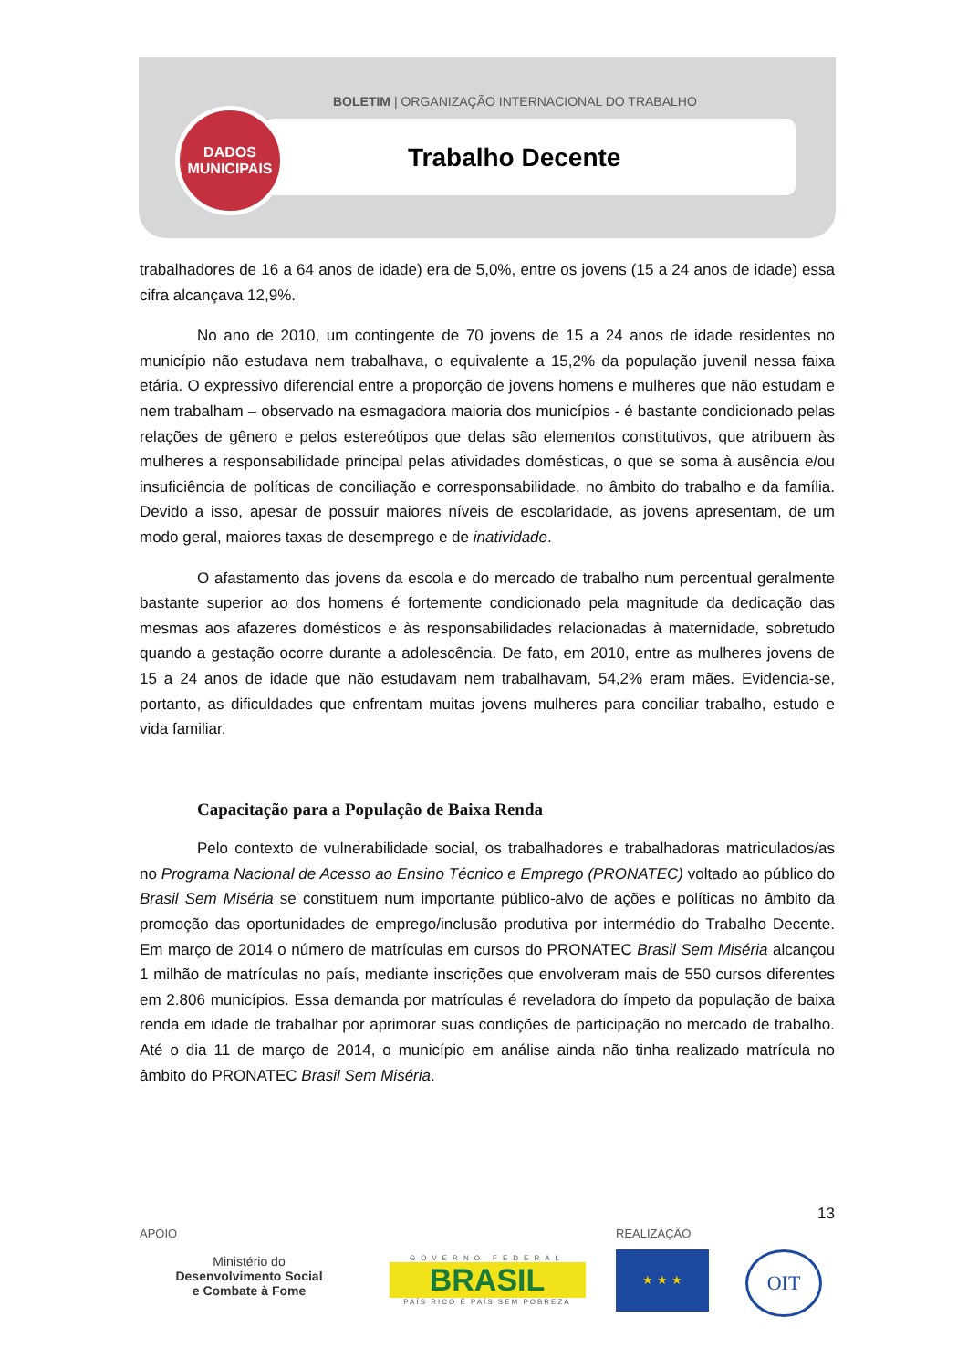BOLETIM | ORGANIZAÇÃO INTERNACIONAL DO TRABALHO
DADOS
MUNICIPAIS
Trabalho Decente
trabalhadores de 16 a 64 anos de idade) era de 5,0%, entre os jovens (15 a 24 anos de idade) essa cifra alcançava 12,9%.
No ano de 2010, um contingente de 70 jovens de 15 a 24 anos de idade residentes no município não estudava nem trabalhava, o equivalente a 15,2% da população juvenil nessa faixa etária. O expressivo diferencial entre a proporção de jovens homens e mulheres que não estudam e nem trabalham – observado na esmagadora maioria dos municípios - é bastante condicionado pelas relações de gênero e pelos estereótipos que delas são elementos constitutivos, que atribuem às mulheres a responsabilidade principal pelas atividades domésticas, o que se soma à ausência e/ou insuficiência de políticas de conciliação e corresponsabilidade, no âmbito do trabalho e da família. Devido a isso, apesar de possuir maiores níveis de escolaridade, as jovens apresentam, de um modo geral, maiores taxas de desemprego e de inatividade.
O afastamento das jovens da escola e do mercado de trabalho num percentual geralmente bastante superior ao dos homens é fortemente condicionado pela magnitude da dedicação das mesmas aos afazeres domésticos e às responsabilidades relacionadas à maternidade, sobretudo quando a gestação ocorre durante a adolescência. De fato, em 2010, entre as mulheres jovens de 15 a 24 anos de idade que não estudavam nem trabalhavam, 54,2% eram mães. Evidencia-se, portanto, as dificuldades que enfrentam muitas jovens mulheres para conciliar trabalho, estudo e vida familiar.
Capacitação para a População de Baixa Renda
Pelo contexto de vulnerabilidade social, os trabalhadores e trabalhadoras matriculados/as no Programa Nacional de Acesso ao Ensino Técnico e Emprego (PRONATEC) voltado ao público do Brasil Sem Miséria se constituem num importante público-alvo de ações e políticas no âmbito da promoção das oportunidades de emprego/inclusão produtiva por intermédio do Trabalho Decente. Em março de 2014 o número de matrículas em cursos do PRONATEC Brasil Sem Miséria alcançou 1 milhão de matrículas no país, mediante inscrições que envolveram mais de 550 cursos diferentes em 2.806 municípios. Essa demanda por matrículas é reveladora do ímpeto da população de baixa renda em idade de trabalhar por aprimorar suas condições de participação no mercado de trabalho. Até o dia 11 de março de 2014, o município em análise ainda não tinha realizado matrícula no âmbito do PRONATEC Brasil Sem Miséria.
13
APOIO
Ministério do
Desenvolvimento Social
e Combate à Fome
GOVERNO FEDERAL
BRASIL
PAÍS RICO É PAÍS SEM POBREZA
REALIZAÇÃO
★ ★ ★
OIT